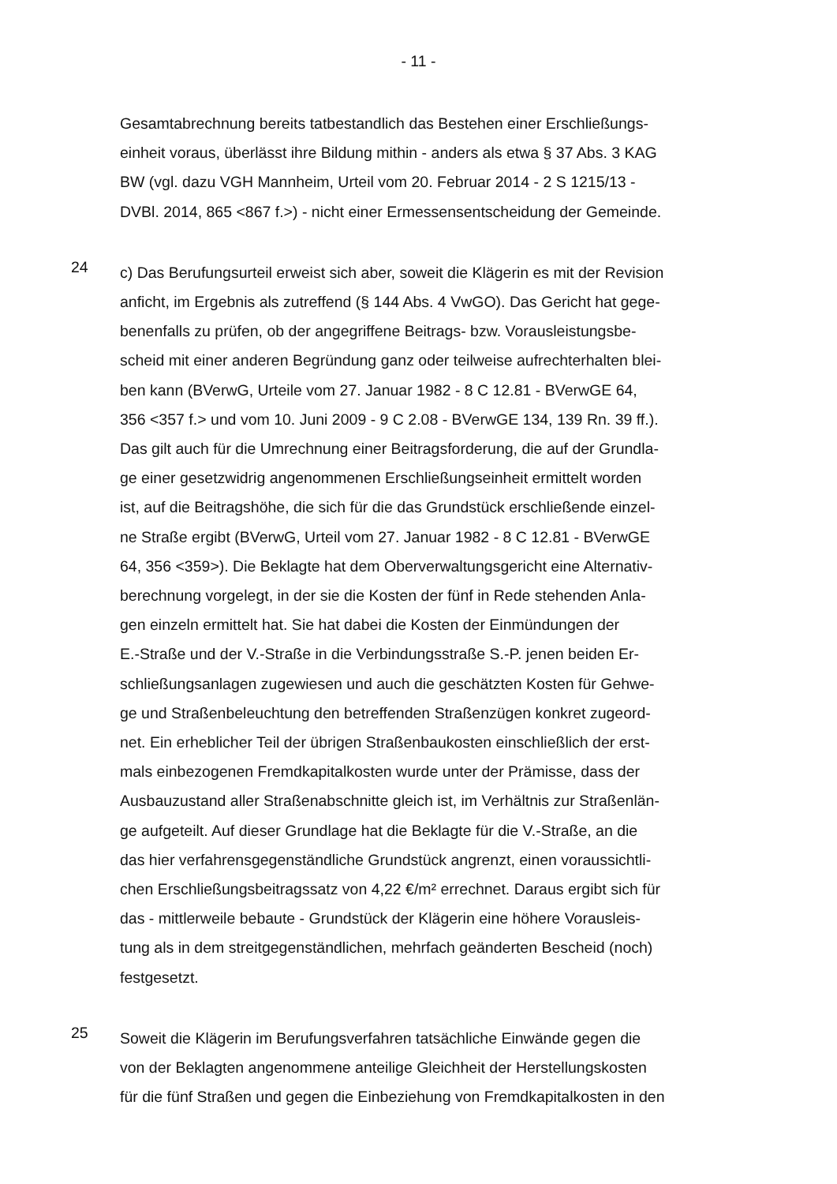- 11 -
Gesamtabrechnung bereits tatbestandlich das Bestehen einer Erschließungs-
einheit voraus, überlässt ihre Bildung mithin - anders als etwa § 37 Abs. 3 KAG
BW (vgl. dazu VGH Mannheim, Urteil vom 20. Februar 2014 - 2 S 1215/13 -
DVBl. 2014, 865 <867 f.>) - nicht einer Ermessensentscheidung der Gemeinde.
24
c) Das Berufungsurteil erweist sich aber, soweit die Klägerin es mit der Revision
anficht, im Ergebnis als zutreffend (§ 144 Abs. 4 VwGO). Das Gericht hat gege-
benenfalls zu prüfen, ob der angegriffene Beitrags- bzw. Vorausleistungsbe-
scheid mit einer anderen Begründung ganz oder teilweise aufrechterhalten blei-
ben kann (BVerwG, Urteile vom 27. Januar 1982 - 8 C 12.81 - BVerwGE 64,
356 <357 f.> und vom 10. Juni 2009 - 9 C 2.08 - BVerwGE 134, 139 Rn. 39 ff.).
Das gilt auch für die Umrechnung einer Beitragsforderung, die auf der Grundla-
ge einer gesetzwidrig angenommenen Erschließungseinheit ermittelt worden
ist, auf die Beitragshöhe, die sich für die das Grundstück erschließende einzel-
ne Straße ergibt (BVerwG, Urteil vom 27. Januar 1982 - 8 C 12.81 - BVerwGE
64, 356 <359>). Die Beklagte hat dem Oberverwaltungsgericht eine Alternativ-
berechnung vorgelegt, in der sie die Kosten der fünf in Rede stehenden Anla-
gen einzeln ermittelt hat. Sie hat dabei die Kosten der Einmündungen der
E.-Straße und der V.-Straße in die Verbindungsstraße S.-P. jenen beiden Er-
schließungsanlagen zugewiesen und auch die geschätzten Kosten für Gehwe-
ge und Straßenbeleuchtung den betreffenden Straßenzügen konkret zugeord-
net. Ein erheblicher Teil der übrigen Straßenbaukosten einschließlich der erst-
mals einbezogenen Fremdkapitalkosten wurde unter der Prämisse, dass der
Ausbauzustand aller Straßenabschnitte gleich ist, im Verhältnis zur Straßenlän-
ge aufgeteilt. Auf dieser Grundlage hat die Beklagte für die V.-Straße, an die
das hier verfahrensgegenständliche Grundstück angrenzt, einen voraussichtli-
chen Erschließungsbeitragssatz von 4,22 €/m² errechnet. Daraus ergibt sich für
das - mittlerweile bebaute - Grundstück der Klägerin eine höhere Vorausleis-
tung als in dem streitgegenständlichen, mehrfach geänderten Bescheid (noch)
festgesetzt.
25
Soweit die Klägerin im Berufungsverfahren tatsächliche Einwände gegen die
von der Beklagten angenommene anteilige Gleichheit der Herstellungskosten
für die fünf Straßen und gegen die Einbeziehung von Fremdkapitalkosten in den